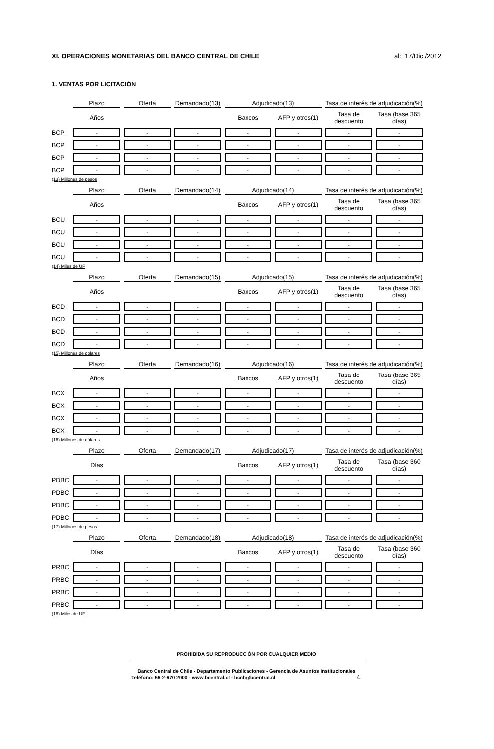XI. OPERACIONES MONETARIAS DEL BANCO CENTRAL DE CHILE
al: 17/Dic./2012
1. VENTAS POR LICITACIÓN
| | Plazo | Oferta | Demandado(13) | Adjudicado(13) | | Tasa de interés de adjudicación(%) | |
| --- | --- | --- | --- | --- | --- | --- | --- |
| | Años | | | Bancos | AFP y otros(1) | Tasa de descuento | Tasa (base 365 días) |
| BCP | - | - | - | - | - | - | - |
| BCP | - | - | - | - | - | - | - |
| BCP | - | - | - | - | - | - | - |
| BCP | - | - | - | - | - | - | - |
(13) Millones de pesos
| | Plazo | Oferta | Demandado(14) | Adjudicado(14) | | Tasa de interés de adjudicación(%) | |
| --- | --- | --- | --- | --- | --- | --- | --- |
| | Años | | | Bancos | AFP y otros(1) | Tasa de descuento | Tasa (base 365 días) |
| BCU | - | - | - | - | - | - | - |
| BCU | - | - | - | - | - | - | - |
| BCU | - | - | - | - | - | - | - |
| BCU | - | - | - | - | - | - | - |
(14) Miles de UF
| | Plazo | Oferta | Demandado(15) | Adjudicado(15) | | Tasa de interés de adjudicación(%) | |
| --- | --- | --- | --- | --- | --- | --- | --- |
| | Años | | | Bancos | AFP y otros(1) | Tasa de descuento | Tasa (base 365 días) |
| BCD | - | - | - | - | - | - | - |
| BCD | - | - | - | - | - | - | - |
| BCD | - | - | - | - | - | - | - |
| BCD | - | - | - | - | - | - | - |
(15) Millones de dólares
| | Plazo | Oferta | Demandado(16) | Adjudicado(16) | | Tasa de interés de adjudicación(%) | |
| --- | --- | --- | --- | --- | --- | --- | --- |
| | Años | | | Bancos | AFP y otros(1) | Tasa de descuento | Tasa (base 365 días) |
| BCX | - | - | - | - | - | - | - |
| BCX | - | - | - | - | - | - | - |
| BCX | - | - | - | - | - | - | - |
| BCX | - | - | - | - | - | - | - |
(16) Millones de dólares
| | Plazo | Oferta | Demandado(17) | Adjudicado(17) | | Tasa de interés de adjudicación(%) | |
| --- | --- | --- | --- | --- | --- | --- | --- |
| | Días | | | Bancos | AFP y otros(1) | Tasa de descuento | Tasa (base 360 días) |
| PDBC | - | - | - | - | - | - | - |
| PDBC | - | - | - | - | - | - | - |
| PDBC | - | - | - | - | - | - | - |
| PDBC | - | - | - | - | - | - | - |
(17) Millones de pesos
| | Plazo | Oferta | Demandado(18) | Adjudicado(18) | | Tasa de interés de adjudicación(%) | |
| --- | --- | --- | --- | --- | --- | --- | --- |
| | Días | | | Bancos | AFP y otros(1) | Tasa de descuento | Tasa (base 360 días) |
| PRBC | - | - | - | - | - | - | - |
| PRBC | - | - | - | - | - | - | - |
| PRBC | - | - | - | - | - | - | - |
| PRBC | - | - | - | - | - | - | - |
(18) Miles de UF
PROHIBIDA SU REPRODUCCIÓN POR CUALQUIER MEDIO
Banco Central de Chile - Departamento Publicaciones - Gerencia de Asuntos Institucionales
Teléfono: 56-2-670 2000 - www.bcentral.cl - bcch@bcentral.cl 4.